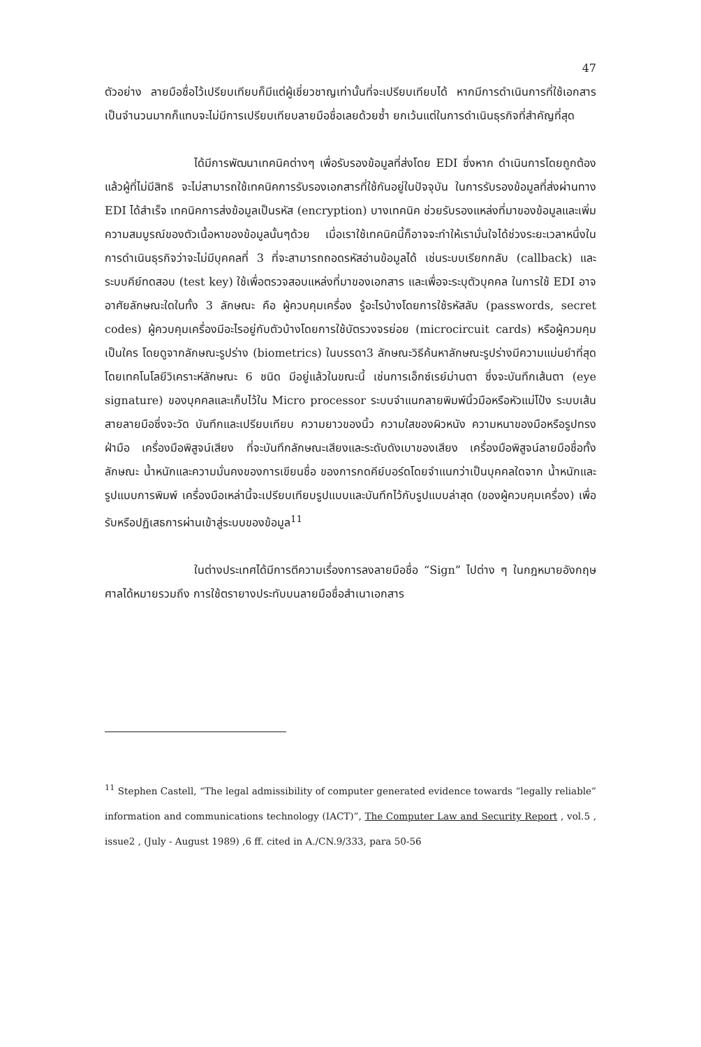47
ตัวอย่าง ลายมือชื่อไว้เปรียบเทียบก็มีแต่ผู้เชี่ยวชาญเท่านั้นที่จะเปรียบเทียบได้ หากมีการดำเนินการที่ใช้เอกสารเป็นจำนวนมากก็แทบจะไม่มีการเปรียบเทียบลายมือชื่อเลยด้วยซ้ำ ยกเว้นแต่ในการดำเนินธุรกิจที่สำคัญที่สุด
ได้มีการพัฒนาเทคนิคต่างๆ เพื่อรับรองข้อมูลที่ส่งโดย EDI ซึ่งหาก ดำเนินการโดยถูกต้องแล้วผู้ที่ไม่มีสิทธิ จะไม่สามารถใช้เทคนิคการรับรองเอกสารที่ใช้กันอยู่ในปัจจุบัน ในการรับรองข้อมูลที่ส่งผ่านทาง EDI ได้สำเร็จ เทคนิคการส่งข้อมูลเป็นรหัส (encryption) บางเทคนิค ช่วยรับรองแหล่งที่มาของข้อมูลและเพิ่มความสมบูรณ์ของตัวเนื้อหาของข้อมูลนั้นๆด้วย เมื่อเราใช้เทคนิคนี้ก็อาจจะทำให้เรามั่นใจได้ช่วงระยะเวลาหนึ่งในการดำเนินธุรกิจว่าจะไม่มีบุคคลที่ 3 ที่จะสามารถถอดรหัสอ่านข้อมูลได้ เช่นระบบเรียกกลับ (callback) และระบบคีย์ทดสอบ (test key) ใช้เพื่อตรวจสอบแหล่งที่มาของเอกสาร และเพื่อจะระบุตัวบุคคล ในการใช้ EDI อาจอาศัยลักษณะใดในทั้ง 3 ลักษณะ คือ ผู้ควบคุมเครื่อง รู้อะไรบ้างโดยการใช้รหัสลับ (passwords, secret codes) ผู้ควบคุมเครื่องมีอะไรอยู่กับตัวบ้างโดยการใช้บัตรวงจรย่อย (microcircuit cards) หรือผู้ควมคุมเป็นใคร โดยดูจากลักษณะรูปร่าง (biometrics) ในบรรดา3 ลักษณะวิธีค้นหาลักษณะรูปร่างมีความแม่นยำที่สุด โดยเทคโนโลยีวิเคราะห์ลักษณะ 6 ชนิด มีอยู่แล้วในขณะนี้ เช่นการเอ็กซ์เรย์ม่านตา ซึ่งจะบันทึกเส้นตา (eye signature) ของบุคคลและเก็บไว้ใน Micro processor ระบบจำแนกลายพิมพ์นิ้วมือหรือหัวแม่โป้ง ระบบเส้นสายลายมือซึ่งจะวัด บันทึกและเปรียบเทียบ ความยาวของนิ้ว ความใสของผิวหนัง ความหนาของมือหรือรูปทรงฝ่ามือ เครื่องมือพิสูจน์เสียง ที่จะบันทึกลักษณะเสียงและระดับดังเบาของเสียง เครื่องมือพิสูจน์ลายมือชื่อทั้งลักษณะ น้ำหนักและความมั่นคงของการเขียนชื่อ ของการกดคีย์บอร์ดโดยจำแนกว่าเป็นบุคคลใดจาก น้ำหนักและรูปแบบการพิมพ์ เครื่องมือเหล่านี้จะเปรียบเทียบรูปแบบและบันทึกไว้กับรูปแบบล่าสุด (ของผู้ควบคุมเครื่อง) เพื่อรับหรือปฏิเสธการผ่านเข้าสู่ระบบของข้อมูล<sup>11</sup>
ในต่างประเทศได้มีการตีความเรื่องการลงลายมือชื่อ “Sign” ไปต่าง ๆ ในกฎหมายอังกฤษศาลได้หมายรวมถึง การใช้ตรายางประทับบนลายมือชื่อสำเนาเอกสาร
<sup>11</sup> Stephen Castell, “The legal admissibility of computer generated evidence towards “legally reliable” information and communications technology (IACT)”, The Computer Law and Security Report , vol.5 , issue2 , (July - August 1989) ,6 ff. cited in A./CN.9/333, para 50-56